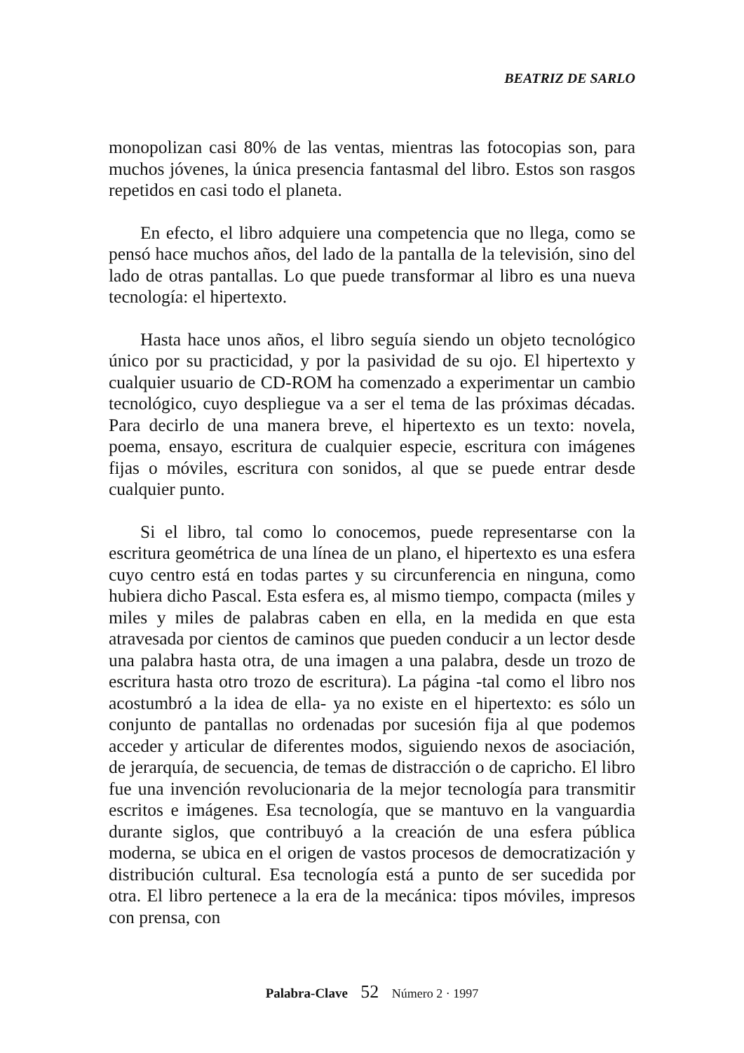BEATRIZ DE SARLO
monopolizan casi 80% de las ventas, mientras las fotocopias son, para muchos jóvenes, la única presencia fantasmal del libro. Estos son rasgos repetidos en casi todo el planeta.
En efecto, el libro adquiere una competencia que no llega, como se pensó hace muchos años, del lado de la pantalla de la televisión, sino del lado de otras pantallas. Lo que puede transformar al libro es una nueva tecnología: el hipertexto.
Hasta hace unos años, el libro seguía siendo un objeto tecnológico único por su practicidad, y por la pasividad de su ojo. El hipertexto y cualquier usuario de CD-ROM ha comenzado a experimentar un cambio tecnológico, cuyo despliegue va a ser el tema de las próximas décadas. Para decirlo de una manera breve, el hipertexto es un texto: novela, poema, ensayo, escritura de cualquier especie, escritura con imágenes fijas o móviles, escritura con sonidos, al que se puede entrar desde cualquier punto.
Si el libro, tal como lo conocemos, puede representarse con la escritura geométrica de una línea de un plano, el hipertexto es una esfera cuyo centro está en todas partes y su circunferencia en ninguna, como hubiera dicho Pascal. Esta esfera es, al mismo tiempo, compacta (miles y miles y miles de palabras caben en ella, en la medida en que esta atravesada por cientos de caminos que pueden conducir a un lector desde una palabra hasta otra, de una imagen a una palabra, desde un trozo de escritura hasta otro trozo de escritura). La página -tal como el libro nos acostumbró a la idea de ella- ya no existe en el hipertexto: es sólo un conjunto de pantallas no ordenadas por sucesión fija al que podemos acceder y articular de diferentes modos, siguiendo nexos de asociación, de jerarquía, de secuencia, de temas de distracción o de capricho. El libro fue una invención revolucionaria de la mejor tecnología para transmitir escritos e imágenes. Esa tecnología, que se mantuvo en la vanguardia durante siglos, que contribuyó a la creación de una esfera pública moderna, se ubica en el origen de vastos procesos de democratización y distribución cultural. Esa tecnología está a punto de ser sucedida por otra. El libro pertenece a la era de la mecánica: tipos móviles, impresos con prensa, con
Palabra-Clave 52 Número 2 · 1997